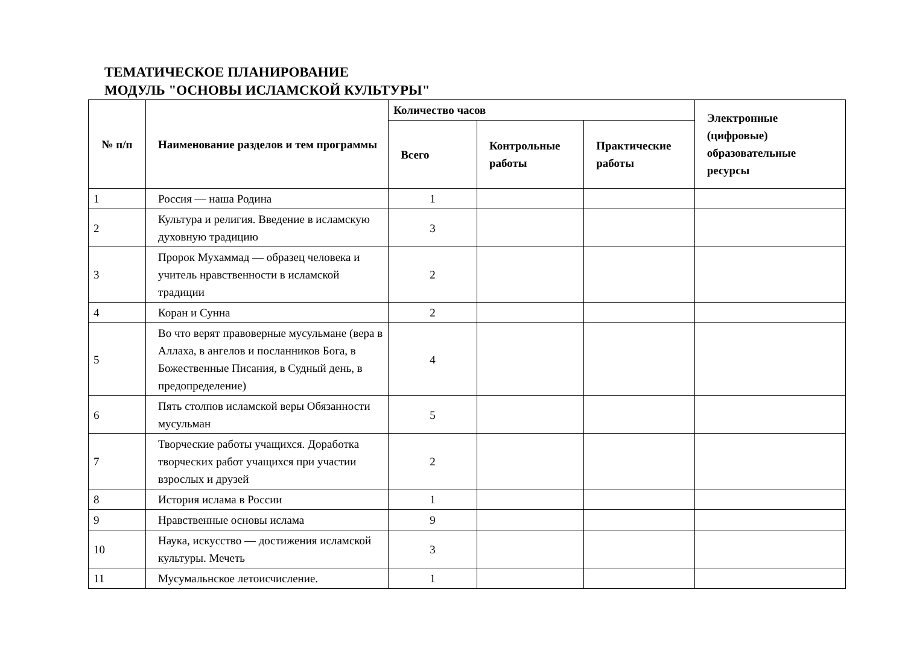ТЕМАТИЧЕСКОЕ ПЛАНИРОВАНИЕ
МОДУЛЬ "ОСНОВЫ ИСЛАМСКОЙ КУЛЬТУРЫ"
| № п/п | Наименование разделов и тем программы | Количество часов | | | Электронные (цифровые) образовательные ресурсы |
| --- | --- | --- | --- | --- | --- |
| | | Всего | Контрольные работы | Практические работы | |
| 1 | Россия — наша Родина | 1 | | | |
| 2 | Культура и религия. Введение в исламскую духовную традицию | 3 | | | |
| 3 | Пророк Мухаммад — образец человека и учитель нравственности в исламской традиции | 2 | | | |
| 4 | Коран и Сунна | 2 | | | |
| 5 | Во что верят правоверные мусульмане (вера в Аллаха, в ангелов и посланников Бога, в Божественные Писания, в Судный день, в предопределение) | 4 | | | |
| 6 | Пять столпов исламской веры Обязанности мусульман | 5 | | | |
| 7 | Творческие работы учащихся. Доработка творческих работ учащихся при участии взрослых и друзей | 2 | | | |
| 8 | История ислама в России | 1 | | | |
| 9 | Нравственные основы ислама | 9 | | | |
| 10 | Наука, искусство — достижения исламской культуры. Мечеть | 3 | | | |
| 11 | Мусумальнское летоисчисление. | 1 | | | |